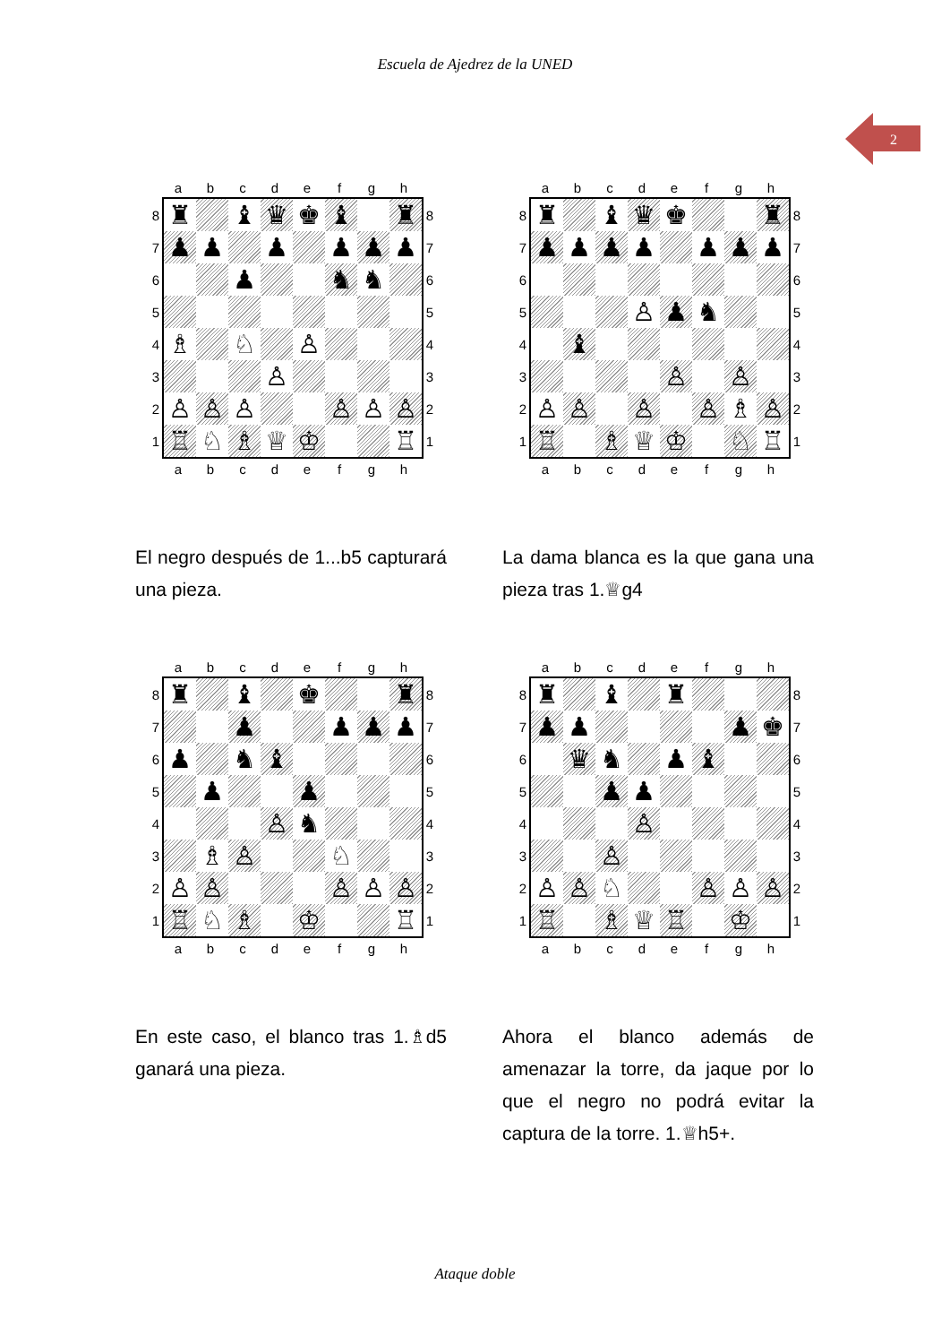Escuela de Ajedrez de la UNED
2
abcdefgh
8 ♜ ♝ ♛ ♚ ♝ ♜ 8
7 ♟ ♟ ♟ ♟ ♟ ♟ 7
6 ♟ ♞ ♞ 6
5 5
4 ♗ ♘ ♙ 4
3 ♙ 3
2 ♙ ♙ ♙ ♙ ♙ ♙ 2
1 ♖ ♘ ♗ ♕ ♔ ♖ 1
abcdefgh
El negro después de 1...b5 capturará una pieza.
abcdefgh
8 ♜ ♝ ♛ ♚ ♜ 8
7 ♟ ♟ ♟ ♟ ♟ ♟ ♟ 7
6 6
5 ♙ ♟ ♞ 5
4 ♝ 4
3 ♙ ♙ 3
2 ♙ ♙ ♙ ♙ ♗ ♙ 2
1 ♖ ♗ ♕ ♔ ♘ ♖ 1
abcdefgh
La dama blanca es la que gana una pieza tras 1.♕g4
abcdefgh
8 ♜ ♝ ♚ ♜ 8
7 ♟ ♟ ♟ ♟ 7
6 ♟ ♞ ♝ 6
5 ♟ ♟ 5
4 ♙ ♞ 4
3 ♗ ♙ ♘ 3
2 ♙ ♙ ♙ ♙ ♙ 2
1 ♖ ♘ ♗ ♔ ♖ 1
abcdefgh
En este caso, el blanco tras 1.♗d5 ganará una pieza.
abcdefgh
8 ♜ ♝ ♜ 8
7 ♟ ♟ ♟ ♚ 7
6 ♛ ♞ ♟ ♝ 6
5 ♟ ♟ 5
4 ♙ 4
3 ♙ 3
2 ♙ ♙ ♘ ♙ ♙ ♙ 2
1 ♖ ♗ ♕ ♖ ♔ 1
abcdefgh
Ahora el blanco además de amenazar la torre, da jaque por lo que el negro no podrá evitar la captura de la torre. 1.♕h5+.
Ataque doble